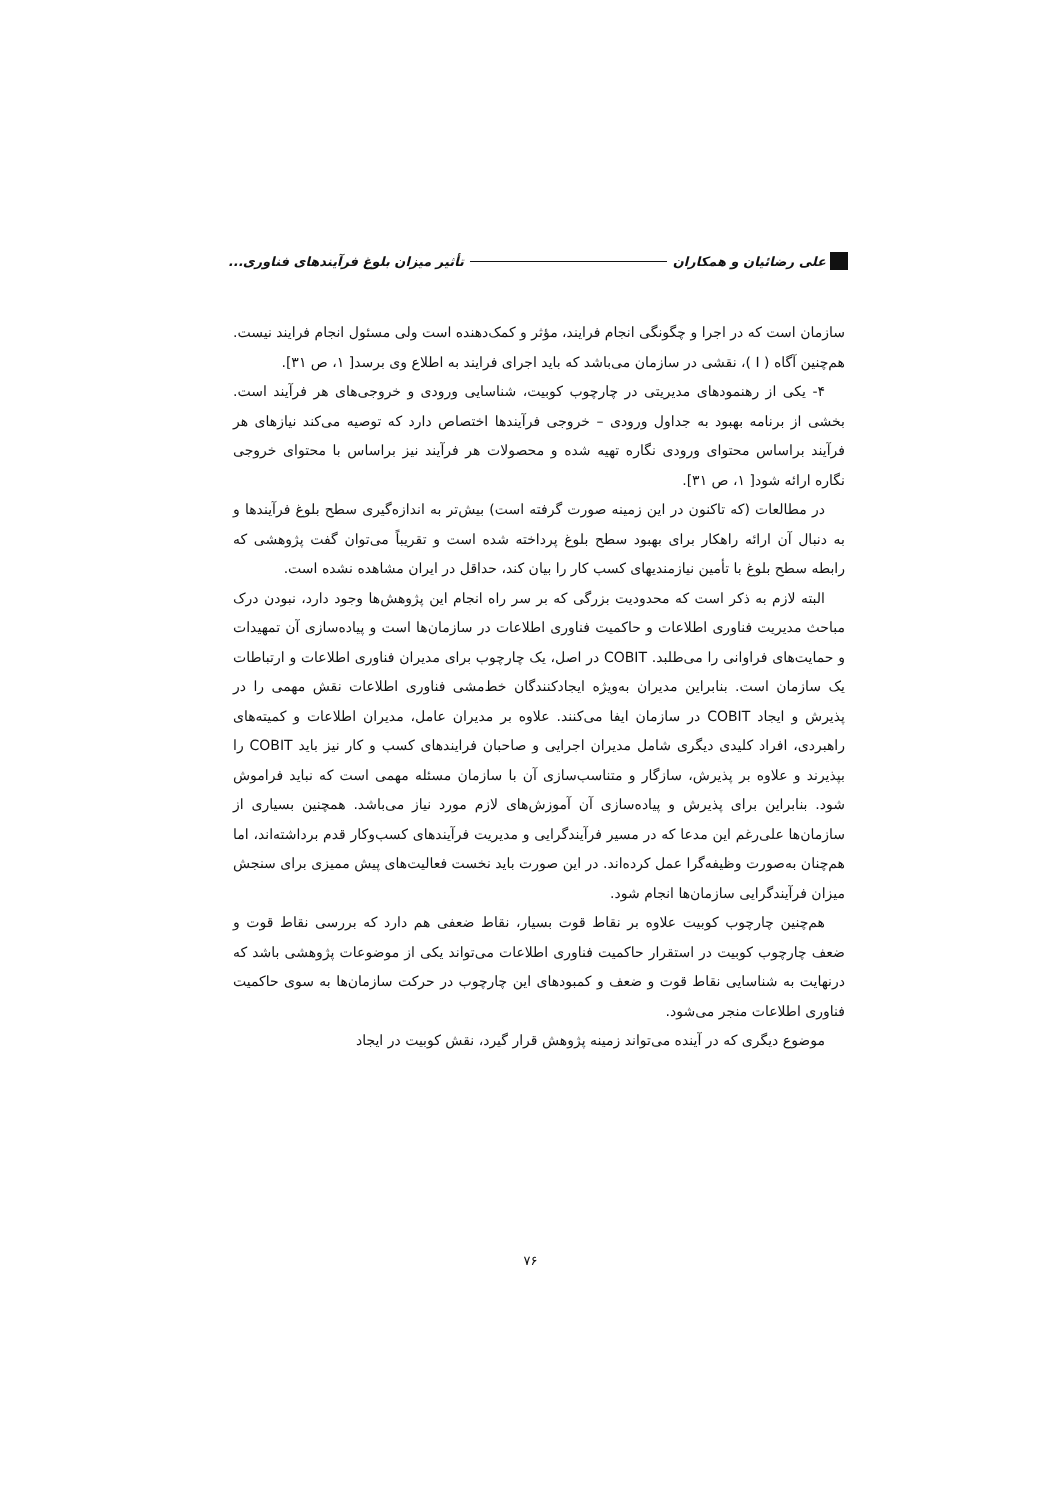علی رضائیان و همکاران تأثیر میزان بلوغ فرآیندهای فناوری...
سازمان است که در اجرا و چگونگی انجام فرایند، مؤثر و کمک‌دهنده است ولی مسئول انجام فرایند نیست. هم‌چنین آگاه ( I )، نقشی در سازمان می‌باشد که باید اجرای فرایند به اطلاع وی برسد[ ۱، ص ۳۱].
۴- یکی از رهنمودهای مدیریتی در چارچوب کوبیت، شناسایی ورودی و خروجی‌های هر فرآیند است. بخشی از برنامه بهبود به جداول ورودی – خروجی فرآیندها اختصاص دارد که توصیه می‌کند نیازهای هر فرآیند براساس محتوای ورودی نگاره تهیه شده و محصولات هر فرآیند نیز براساس با محتوای خروجی نگاره ارائه شود[ ۱، ص ۳۱].
در مطالعات (که تاکنون در این زمینه صورت گرفته است) بیش‌تر به اندازه‌گیری سطح بلوغ فرآیندها و به دنبال آن ارائه راهکار برای بهبود سطح بلوغ پرداخته شده است و تقریباً می‌توان گفت پژوهشی که رابطه سطح بلوغ با تأمین نیازمندیهای کسب کار را بیان کند، حداقل در ایران مشاهده نشده است.
البته لازم به ذکر است که محدودیت بزرگی که بر سر راه انجام این پژوهش‌ها وجود دارد، نبودن درک مباحث مدیریت فناوری اطلاعات و حاکمیت فناوری اطلاعات در سازمان‌ها است و پیاده‌سازی آن تمهیدات و حمایت‌های فراوانی را می‌طلبد. COBIT در اصل، یک چارچوب برای مدیران فناوری اطلاعات و ارتباطات یک سازمان است. بنابراین مدیران به‌ویژه ایجادکنندگان خط‌مشی فناوری اطلاعات نقش مهمی را در پذیرش و ایجاد COBIT در سازمان ایفا می‌کنند. علاوه بر مدیران عامل، مدیران اطلاعات و کمیته‌های راهبردی، افراد کلیدی دیگری شامل مدیران اجرایی و صاحبان فرایندهای کسب و کار نیز باید COBIT را بپذیرند و علاوه بر پذیرش، سازگار و متناسب‌سازی آن با سازمان مسئله مهمی است که نباید فراموش شود. بنابراین برای پذیرش و پیاده‌سازی آن آموزش‌های لازم مورد نیاز می‌باشد. همچنین بسیاری از سازمان‌ها علی‌رغم این مدعا که در مسیر فرآیندگرایی و مدیریت فرآیندهای کسب‌وکار قدم برداشته‌اند، اما هم‌چنان به‌صورت وظیفه‌گرا عمل کرده‌اند. در این صورت باید نخست فعالیت‌های پیش ممیزی برای سنجش میزان فرآیندگرایی سازمان‌ها انجام شود.
هم‌چنین چارچوب کوبیت علاوه بر نقاط قوت بسیار، نقاط ضعفی هم دارد که بررسی نقاط قوت و ضعف چارچوب کوبیت در استقرار حاکمیت فناوری اطلاعات می‌تواند یکی از موضوعات پژوهشی باشد که درنهایت به شناسایی نقاط قوت و ضعف و کمبودهای این چارچوب در حرکت سازمان‌ها به سوی حاکمیت فناوری اطلاعات منجر می‌شود.
موضوع دیگری که در آینده می‌تواند زمینه پژوهش قرار گیرد، نقش کوبیت در ایجاد
۷۶